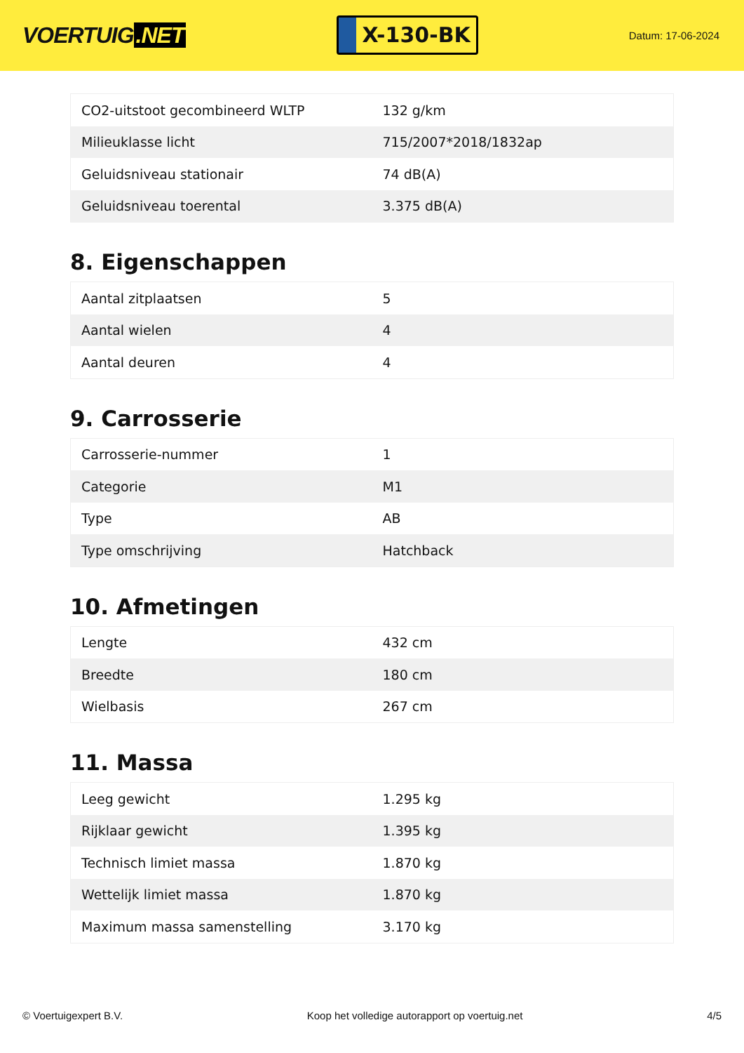VOERTUIG.NET
X-130-BK
Datum: 17-06-2024
| CO2-uitstoot gecombineerd WLTP | 132 g/km |
| Milieuklasse licht | 715/2007*2018/1832ap |
| Geluidsniveau stationair | 74 dB(A) |
| Geluidsniveau toerental | 3.375 dB(A) |
8. Eigenschappen
| Aantal zitplaatsen | 5 |
| Aantal wielen | 4 |
| Aantal deuren | 4 |
9. Carrosserie
| Carrosserie-nummer | 1 |
| Categorie | M1 |
| Type | AB |
| Type omschrijving | Hatchback |
10. Afmetingen
| Lengte | 432 cm |
| Breedte | 180 cm |
| Wielbasis | 267 cm |
11. Massa
| Leeg gewicht | 1.295 kg |
| Rijklaar gewicht | 1.395 kg |
| Technisch limiet massa | 1.870 kg |
| Wettelijk limiet massa | 1.870 kg |
| Maximum massa samenstelling | 3.170 kg |
© Voertuigexpert B.V. Koop het volledige autorapport op voertuig.net 4/5